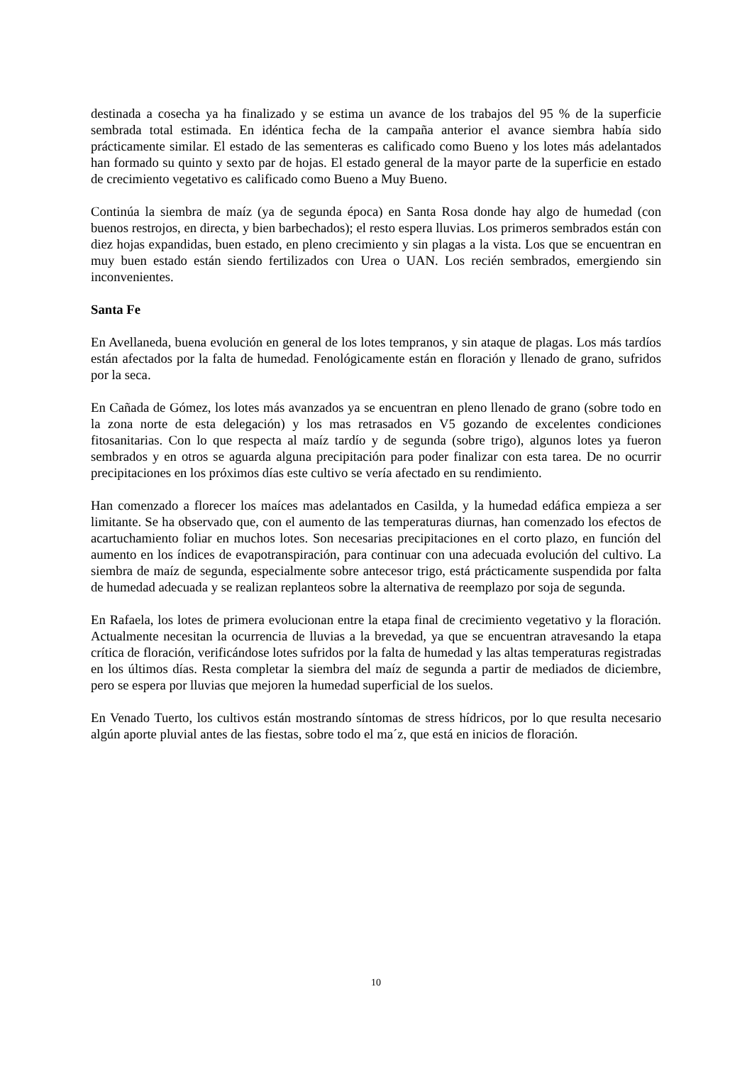destinada a cosecha ya ha finalizado y se estima un avance de los trabajos del 95 % de la superficie sembrada total estimada. En idéntica fecha de la campaña anterior el avance siembra había sido prácticamente similar. El estado de las sementeras es calificado como Bueno y los lotes más adelantados han formado su quinto y sexto par de hojas. El estado general de la mayor parte de la superficie en estado de crecimiento vegetativo es calificado como Bueno a Muy Bueno.
Continúa la siembra de maíz (ya de segunda época) en Santa Rosa donde hay algo de humedad (con buenos restrojos, en directa, y bien barbechados); el resto espera lluvias. Los primeros sembrados están con diez hojas expandidas, buen estado, en pleno crecimiento y sin plagas a la vista. Los que se encuentran en muy buen estado están siendo fertilizados con Urea o UAN. Los recién sembrados, emergiendo sin inconvenientes.
Santa Fe
En Avellaneda, buena evolución en general de los lotes tempranos, y sin ataque de plagas. Los más tardíos están afectados por la falta de humedad. Fenológicamente están en floración y llenado de grano, sufridos por la seca.
En Cañada de Gómez, los lotes más avanzados ya se encuentran en pleno llenado de grano (sobre todo en la zona norte de esta delegación) y los mas retrasados en V5 gozando de excelentes condiciones fitosanitarias. Con lo que respecta al maíz tardío y de segunda (sobre trigo), algunos lotes ya fueron sembrados y en otros se aguarda alguna precipitación para poder finalizar con esta tarea. De no ocurrir precipitaciones en los próximos días este cultivo se vería afectado en su rendimiento.
Han comenzado a florecer los maíces mas adelantados en Casilda, y la humedad edáfica empieza a ser limitante. Se ha observado que, con el aumento de las temperaturas diurnas, han comenzado los efectos de acartuchamiento foliar en muchos lotes. Son necesarias precipitaciones en el corto plazo, en función del aumento en los índices de evapotranspiración, para continuar con una adecuada evolución del cultivo. La siembra de maíz de segunda, especialmente sobre antecesor trigo, está prácticamente suspendida por falta de humedad adecuada y se realizan replanteos sobre la alternativa de reemplazo por soja de segunda.
En Rafaela, los lotes de primera evolucionan entre la etapa final de crecimiento vegetativo y la floración. Actualmente necesitan la ocurrencia de lluvias a la brevedad, ya que se encuentran atravesando la etapa crítica de floración, verificándose lotes sufridos por la falta de humedad y las altas temperaturas registradas en los últimos días. Resta completar la siembra del maíz de segunda a partir de mediados de diciembre, pero se espera por lluvias que mejoren la humedad superficial de los suelos.
En Venado Tuerto, los cultivos están mostrando síntomas de stress hídricos, por lo que resulta necesario algún aporte pluvial antes de las fiestas, sobre todo el ma´z, que está en inicios de floración.
10